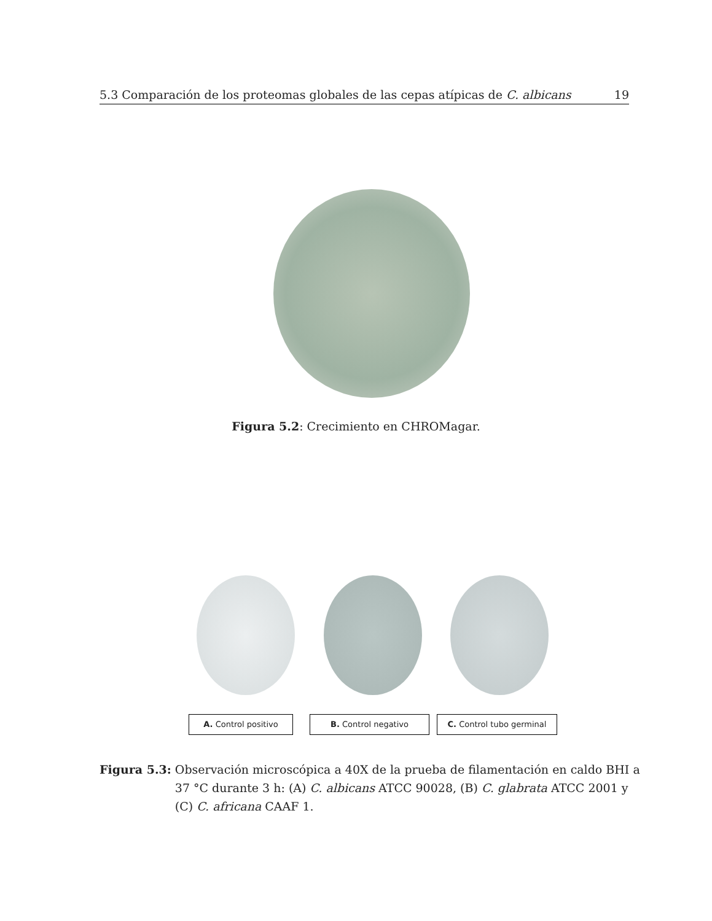5.3 Comparación de los proteomas globales de las cepas atípicas de C. albicans 19
Figura 5.2: Crecimiento en CHROMagar.
A. Control positivo B. Control negativo C. Control tubo germinal
Figura 5.3: Observación microscópica a 40X de la prueba de filamentación en caldo BHI a 37 °C durante 3 h: (A) C. albicans ATCC 90028, (B) C. glabrata ATCC 2001 y (C) C. africana CAAF 1.